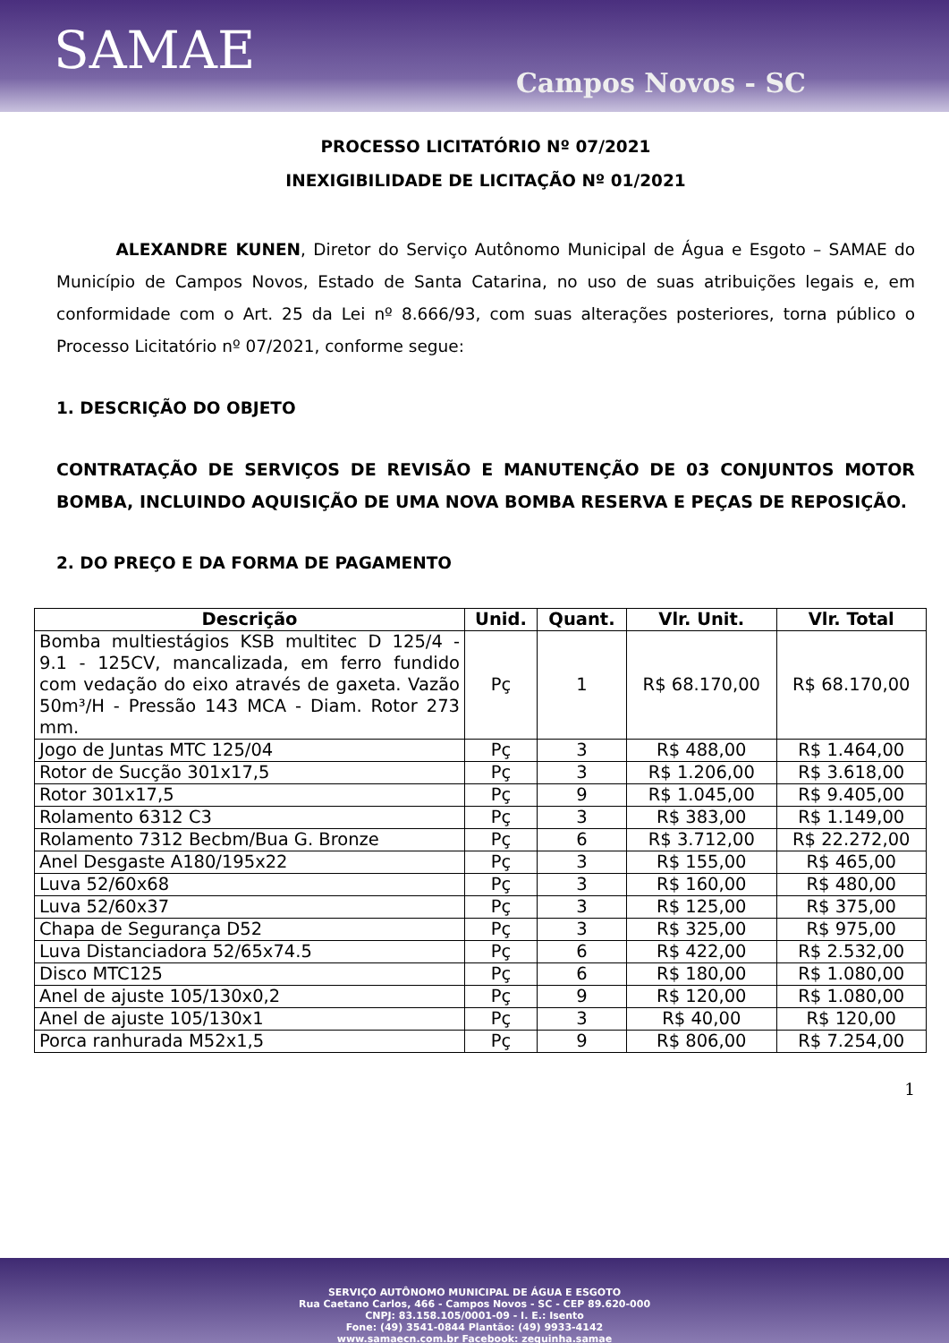SAMAE
Campos Novos - SC
PROCESSO LICITATÓRIO Nº 07/2021
INEXIGIBILIDADE DE LICITAÇÃO Nº 01/2021
ALEXANDRE KUNEN, Diretor do Serviço Autônomo Municipal de Água e Esgoto – SAMAE do Município de Campos Novos, Estado de Santa Catarina, no uso de suas atribuições legais e, em conformidade com o Art. 25 da Lei nº 8.666/93, com suas alterações posteriores, torna público o Processo Licitatório nº 07/2021, conforme segue:
1. DESCRIÇÃO DO OBJETO
CONTRATAÇÃO DE SERVIÇOS DE REVISÃO E MANUTENÇÃO DE 03 CONJUNTOS MOTOR BOMBA, INCLUINDO AQUISIÇÃO DE UMA NOVA BOMBA RESERVA E PEÇAS DE REPOSIÇÃO.
2. DO PREÇO E DA FORMA DE PAGAMENTO
| Descrição | Unid. | Quant. | Vlr. Unit. | Vlr. Total |
| --- | --- | --- | --- | --- |
| Bomba multiestágios KSB multitec D 125/4 - 9.1 - 125CV, mancalizada, em ferro fundido com vedação do eixo através de gaxeta. Vazão 50m³/H - Pressão 143 MCA - Diam. Rotor 273 mm. | Pç | 1 | R$ 68.170,00 | R$ 68.170,00 |
| Jogo de Juntas MTC 125/04 | Pç | 3 | R$ 488,00 | R$ 1.464,00 |
| Rotor de Sucção 301x17,5 | Pç | 3 | R$ 1.206,00 | R$ 3.618,00 |
| Rotor 301x17,5 | Pç | 9 | R$ 1.045,00 | R$ 9.405,00 |
| Rolamento 6312 C3 | Pç | 3 | R$ 383,00 | R$ 1.149,00 |
| Rolamento 7312 Becbm/Bua G. Bronze | Pç | 6 | R$ 3.712,00 | R$ 22.272,00 |
| Anel Desgaste A180/195x22 | Pç | 3 | R$ 155,00 | R$ 465,00 |
| Luva 52/60x68 | Pç | 3 | R$ 160,00 | R$ 480,00 |
| Luva 52/60x37 | Pç | 3 | R$ 125,00 | R$ 375,00 |
| Chapa de Segurança D52 | Pç | 3 | R$ 325,00 | R$ 975,00 |
| Luva Distanciadora 52/65x74.5 | Pç | 6 | R$ 422,00 | R$ 2.532,00 |
| Disco MTC125 | Pç | 6 | R$ 180,00 | R$ 1.080,00 |
| Anel de ajuste 105/130x0,2 | Pç | 9 | R$ 120,00 | R$ 1.080,00 |
| Anel de ajuste 105/130x1 | Pç | 3 | R$ 40,00 | R$ 120,00 |
| Porca ranhurada M52x1,5 | Pç | 9 | R$ 806,00 | R$ 7.254,00 |
1
SERVIÇO AUTÔNOMO MUNICIPAL DE ÁGUA E ESGOTO
Rua Caetano Carlos, 466 - Campos Novos - SC - CEP 89.620-000
CNPJ: 83.158.105/0001-09 - I. E.: Isento
Fone: (49) 3541-0844 Plantão: (49) 9933-4142
www.samaecn.com.br Facebook: zequinha.samae